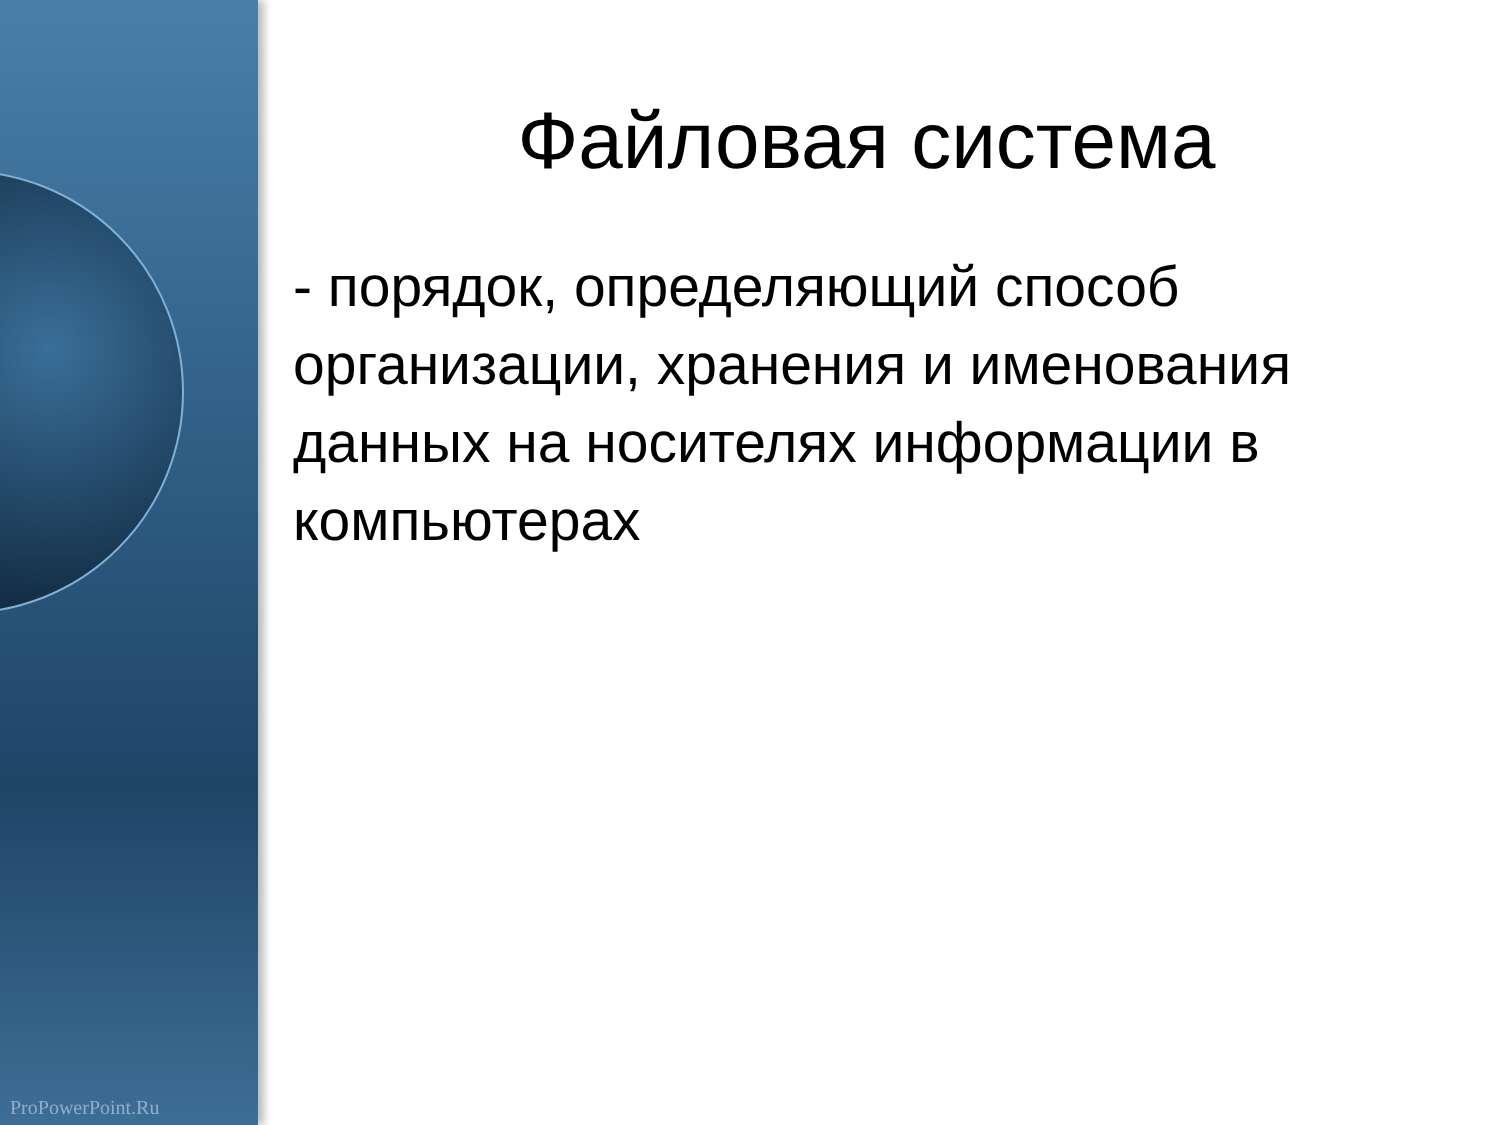ProPowerPoint.Ru
Файловая система
- порядок, определяющий способ организации, хранения и именования данных на носителях информации в компьютерах